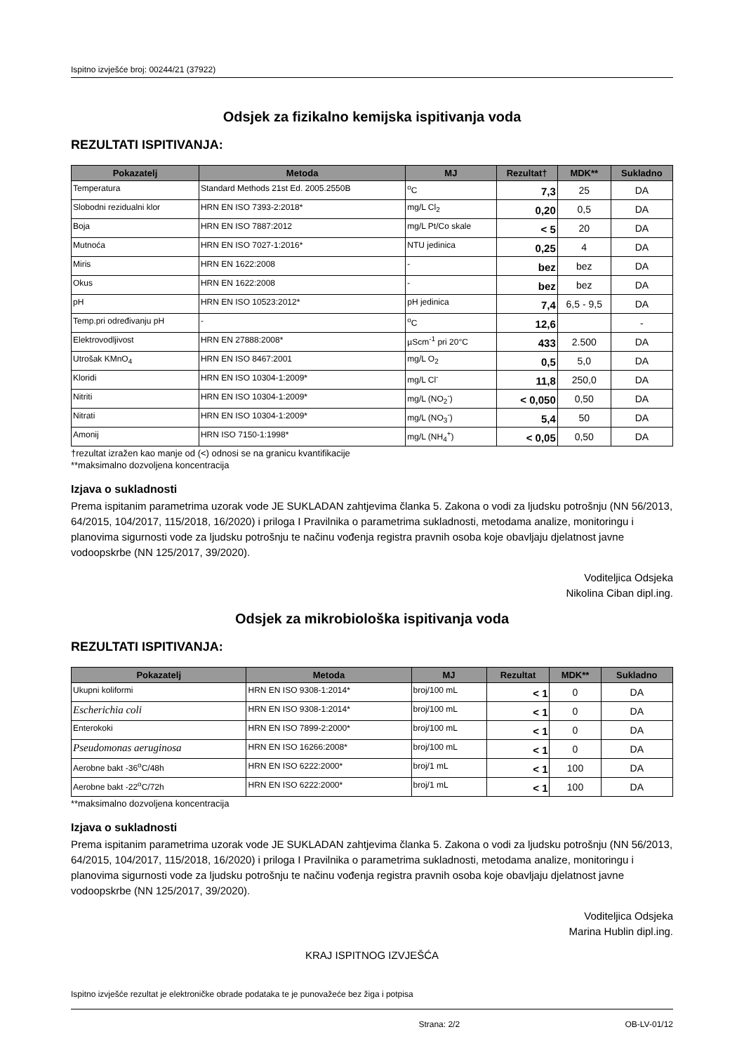Ispitno izvješće broj: 00244/21 (37922)
Odsjek za fizikalno kemijska ispitivanja voda
REZULTATI ISPITIVANJA:
| Pokazatelj | Metoda | MJ | Rezultat† | MDK** | Sukladno |
| --- | --- | --- | --- | --- | --- |
| Temperatura | Standard Methods 21st Ed. 2005.2550B | <sup>o</sup> C | 7,3 | 25 | DA |
| Slobodni rezidualni klor | HRN EN ISO 7393-2:2018* | mg/L Cl<sub>2</sub> | 0,20 | 0,5 | DA |
| Boja | HRN EN ISO 7887:2012 | mg/L Pt/Co skale | < 5 | 20 | DA |
| Mutnoća | HRN EN ISO 7027-1:2016* | NTU jedinica | 0,25 | 4 | DA |
| Miris | HRN EN 1622:2008 | - | bez | bez | DA |
| Okus | HRN EN 1622:2008 | - | bez | bez | DA |
| pH | HRN EN ISO 10523:2012* | pH jedinica | 7,4 | 6,5 - 9,5 | DA |
| Temp.pri određivanju pH | - | <sup>o</sup> C | 12,6 | | - |
| Elektrovodljivost | HRN EN 27888:2008* | µScm<sup>-1</sup> pri 20°C | 433 | 2.500 | DA |
| Utrošak KMnO<sub>4</sub> | HRN EN ISO 8467:2001 | mg/L O<sub>2</sub> | 0,5 | 5,0 | DA |
| Kloridi | HRN EN ISO 10304-1:2009* | mg/L Cl<sup>-</sup> | 11,8 | 250,0 | DA |
| Nitriti | HRN EN ISO 10304-1:2009* | mg/L (NO<sub>2</sub><sup>-</sup>) | < 0,050 | 0,50 | DA |
| Nitrati | HRN EN ISO 10304-1:2009* | mg/L (NO<sub>3</sub><sup>-</sup>) | 5,4 | 50 | DA |
| Amonij | HRN ISO 7150-1:1998* | mg/L (NH<sub>4</sub><sup>+</sup>) | < 0,05 | 0,50 | DA |
†rezultat izražen kao manje od (<) odnosi se na granicu kvantifikacije
**maksimalno dozvoljena koncentracija
Izjava o sukladnosti
Prema ispitanim parametrima uzorak vode JE SUKLADAN zahtjevima članka 5. Zakona o vodi za ljudsku potrošnju (NN 56/2013, 64/2015, 104/2017, 115/2018, 16/2020) i priloga I Pravilnika o parametrima sukladnosti, metodama analize, monitoringu i planovima sigurnosti vode za ljudsku potrošnju te načinu vođenja registra pravnih osoba koje obavljaju djelatnost javne vodoopskrbe (NN 125/2017, 39/2020).
Voditeljica Odsjeka
Nikolina Ciban dipl.ing.
Odsjek za mikrobiološka ispitivanja voda
REZULTATI ISPITIVANJA:
| Pokazatelj | Metoda | MJ | Rezultat | MDK** | Sukladno |
| --- | --- | --- | --- | --- | --- |
| Ukupni koliformi | HRN EN ISO 9308-1:2014* | broj/100 mL | < 1 | 0 | DA |
| Escherichia coli | HRN EN ISO 9308-1:2014* | broj/100 mL | < 1 | 0 | DA |
| Enterokoki | HRN EN ISO 7899-2:2000* | broj/100 mL | < 1 | 0 | DA |
| Pseudomonas aeruginosa | HRN EN ISO 16266:2008* | broj/100 mL | < 1 | 0 | DA |
| Aerobne bakt -36<sup>o</sup>C/48h | HRN EN ISO 6222:2000* | broj/1 mL | < 1 | 100 | DA |
| Aerobne bakt -22<sup>o</sup>C/72h | HRN EN ISO 6222:2000* | broj/1 mL | < 1 | 100 | DA |
**maksimalno dozvoljena koncentracija
Izjava o sukladnosti
Prema ispitanim parametrima uzorak vode JE SUKLADAN zahtjevima članka 5. Zakona o vodi za ljudsku potrošnju (NN 56/2013, 64/2015, 104/2017, 115/2018, 16/2020) i priloga I Pravilnika o parametrima sukladnosti, metodama analize, monitoringu i planovima sigurnosti vode za ljudsku potrošnju te načinu vođenja registra pravnih osoba koje obavljaju djelatnost javne vodoopskrbe (NN 125/2017, 39/2020).
Voditeljica Odsjeka
Marina Hublin dipl.ing.
KRAJ ISPITNOG IZVJEŠĆA
Ispitno izvješće rezultat je elektroničke obrade podataka te je punovažeće bez žiga i potpisa
Strana: 2/2 OB-LV-01/12